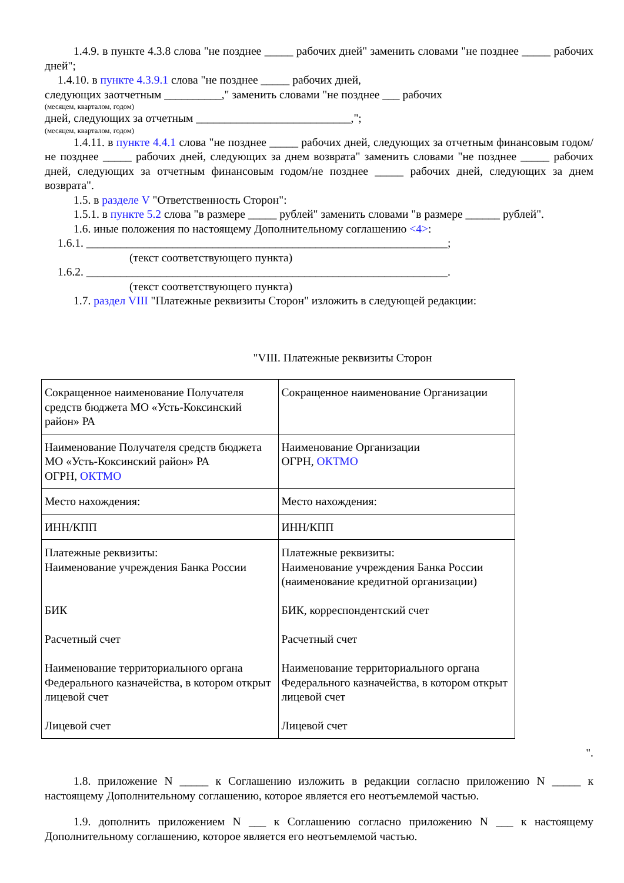1.4.9. в пункте 4.3.8 слова "не позднее _____ рабочих дней" заменить словами "не позднее _____ рабочих дней";
1.4.10. в пункте 4.3.9.1 слова "не позднее _____ рабочих дней,
следующих заотчетным __________," заменить словами "не позднее ___ рабочих
(месяцем, кварталом, годом)
дней, следующих за отчетным ___________________________,";
(месяцем, кварталом, годом)
1.4.11. в пункте 4.4.1 слова "не позднее _____ рабочих дней, следующих за отчетным финансовым годом/не позднее _____ рабочих дней, следующих за днем возврата" заменить словами "не позднее _____ рабочих дней, следующих за отчетным финансовым годом/не позднее _____ рабочих дней, следующих за днем возврата".
1.5. в разделе V "Ответственность Сторон":
1.5.1. в пункте 5.2 слова "в размере _____ рублей" заменить словами "в размере ______ рублей".
1.6. иные положения по настоящему Дополнительному соглашению <4>:
1.6.1. _______________________________________________________________;
(текст соответствующего пункта)
1.6.2. _______________________________________________________________.
(текст соответствующего пункта)
1.7. раздел VIII "Платежные реквизиты Сторон" изложить в следующей редакции:
"VIII. Платежные реквизиты Сторон
| Сокращенное наименование Получателя средств бюджета МО «Усть-Коксинский район» РА | Сокращенное наименование Организации |
| Наименование Получателя средств бюджета МО «Усть-Коксинский район» РА ОГРН, ОКТМО | Наименование Организации ОГРН, ОКТМО |
| Место нахождения: | Место нахождения: |
| ИНН/КПП | ИНН/КПП |
| Платежные реквизиты: Наименование учреждения Банка России БИК Расчетный счет Наименование территориального органа Федерального казначейства, в котором открыт лицевой счет Лицевой счет | Платежные реквизиты: Наименование учреждения Банка России (наименование кредитной организации) БИК, корреспондентский счет Расчетный счет Наименование территориального органа Федерального казначейства, в котором открыт лицевой счет Лицевой счет |
".
1.8. приложение N _____ к Соглашению изложить в редакции согласно приложению N _____ к настоящему Дополнительному соглашению, которое является его неотъемлемой частью.
1.9. дополнить приложением N ___ к Соглашению согласно приложению N ___ к настоящему Дополнительному соглашению, которое является его неотъемлемой частью.